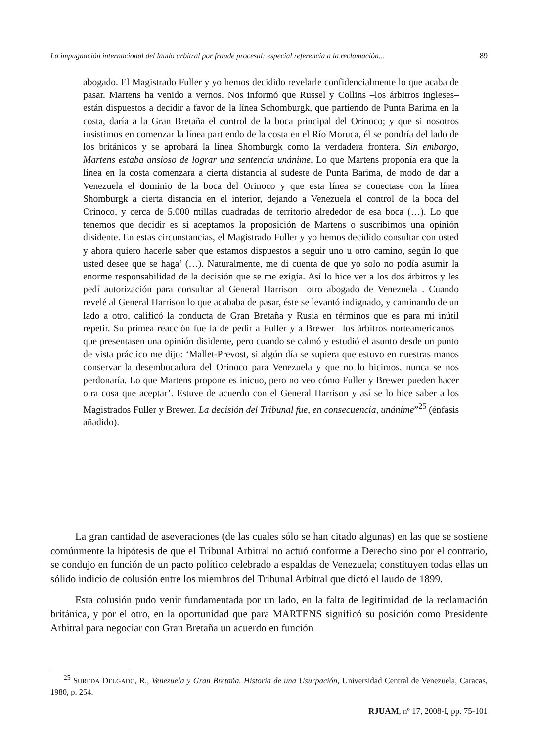La impugnación internacional del laudo arbitral por fraude procesal: especial referencia a la reclamación... 89
abogado. El Magistrado Fuller y yo hemos decidido revelarle confidencialmente lo que acaba de pasar. Martens ha venido a vernos. Nos informó que Russel y Collins –los árbitros ingleses– están dispuestos a decidir a favor de la línea Schomburgk, que partiendo de Punta Barima en la costa, daría a la Gran Bretaña el control de la boca principal del Orinoco; y que si nosotros insistimos en comenzar la línea partiendo de la costa en el Río Moruca, él se pondría del lado de los británicos y se aprobará la línea Shomburgk como la verdadera frontera. Sin embargo, Martens estaba ansioso de lograr una sentencia unánime. Lo que Martens proponía era que la línea en la costa comenzara a cierta distancia al sudeste de Punta Barima, de modo de dar a Venezuela el dominio de la boca del Orinoco y que esta línea se conectase con la línea Shomburgk a cierta distancia en el interior, dejando a Venezuela el control de la boca del Orinoco, y cerca de 5.000 millas cuadradas de territorio alrededor de esa boca (…). Lo que tenemos que decidir es si aceptamos la proposición de Martens o suscribimos una opinión disidente. En estas circunstancias, el Magistrado Fuller y yo hemos decidido consultar con usted y ahora quiero hacerle saber que estamos dispuestos a seguir uno u otro camino, según lo que usted desee que se haga’ (…). Naturalmente, me di cuenta de que yo solo no podía asumir la enorme responsabilidad de la decisión que se me exigía. Así lo hice ver a los dos árbitros y les pedí autorización para consultar al General Harrison –otro abogado de Venezuela–. Cuando revelé al General Harrison lo que acababa de pasar, éste se levantó indignado, y caminando de un lado a otro, calificó la conducta de Gran Bretaña y Rusia en términos que es para mi inútil repetir. Su primea reacción fue la de pedir a Fuller y a Brewer –los árbitros norteamericanos– que presentasen una opinión disidente, pero cuando se calmó y estudió el asunto desde un punto de vista práctico me dijo: ‘Mallet-Prevost, si algún día se supiera que estuvo en nuestras manos conservar la desembocadura del Orinoco para Venezuela y que no lo hicimos, nunca se nos perdonaría. Lo que Martens propone es inicuo, pero no veo cómo Fuller y Brewer pueden hacer otra cosa que aceptar’. Estuve de acuerdo con el General Harrison y así se lo hice saber a los Magistrados Fuller y Brewer. La decisión del Tribunal fue, en consecuencia, unánime”<sup>25</sup> (énfasis añadido).
La gran cantidad de aseveraciones (de las cuales sólo se han citado algunas) en las que se sostiene comúnmente la hipótesis de que el Tribunal Arbitral no actuó conforme a Derecho sino por el contrario, se condujo en función de un pacto político celebrado a espaldas de Venezuela; constituyen todas ellas un sólido indicio de colusión entre los miembros del Tribunal Arbitral que dictó el laudo de 1899.
Esta colusión pudo venir fundamentada por un lado, en la falta de legitimidad de la reclamación británica, y por el otro, en la oportunidad que para MARTENS significó su posición como Presidente Arbitral para negociar con Gran Bretaña un acuerdo en función
<sup>25</sup> SUREDA DELGADO, R., Venezuela y Gran Bretaña. Historia de una Usurpación, Universidad Central de Venezuela, Caracas, 1980, p. 254.
RJUAM, nº 17, 2008-I, pp. 75-101